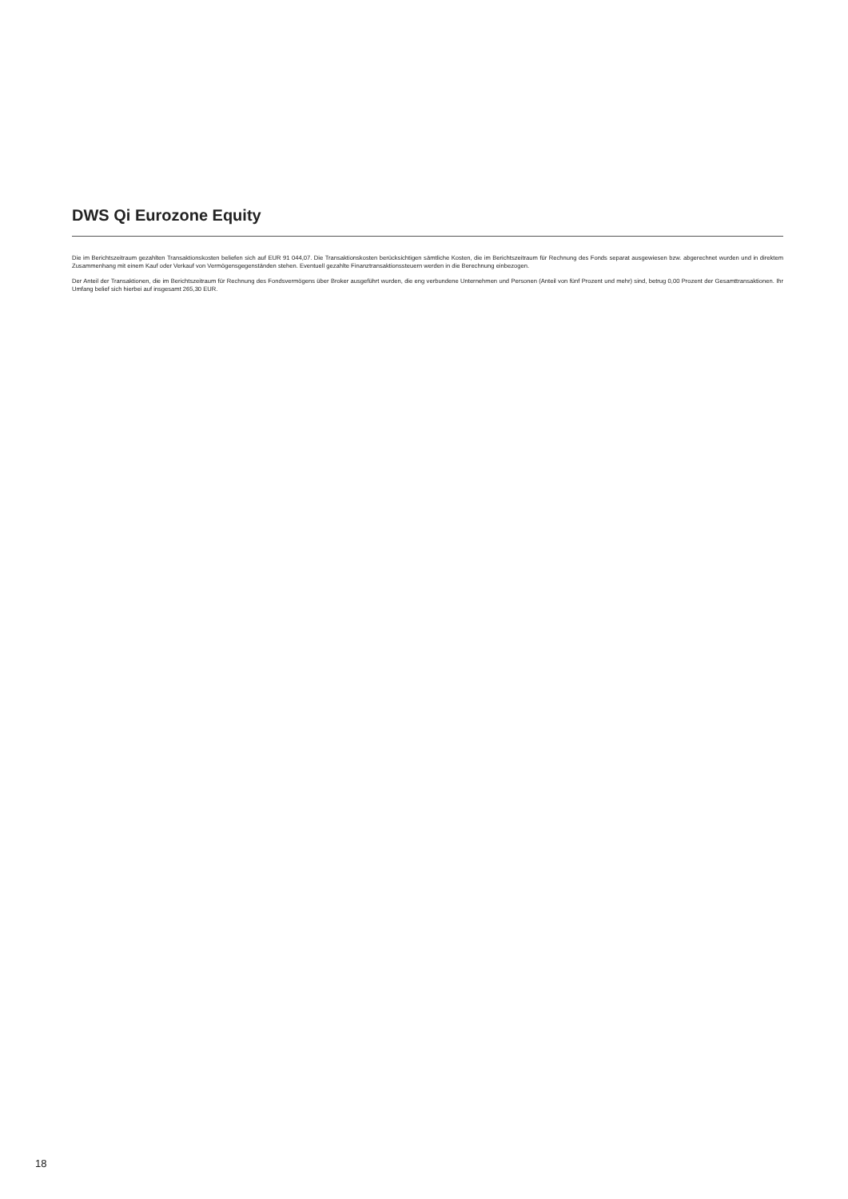DWS Qi Eurozone Equity
Die im Berichtszeitraum gezahlten Transaktionskosten beliefen sich auf EUR 91 044,07. Die Transaktionskosten berücksichtigen sämtliche Kosten, die im Berichtszeitraum für Rechnung des Fonds separat ausgewiesen bzw. abgerechnet wurden und in direktem Zusammenhang mit einem Kauf oder Verkauf von Vermögensgegenständen stehen. Eventuell gezahlte Finanztransaktionssteuern werden in die Berechnung einbezogen.
Der Anteil der Transaktionen, die im Berichtszeitraum für Rechnung des Fondsvermögens über Broker ausgeführt wurden, die eng verbundene Unternehmen und Personen (Anteil von fünf Prozent und mehr) sind, betrug 0,00 Prozent der Gesamttransaktionen. Ihr Umfang belief sich hierbei auf insgesamt 265,30 EUR.
18